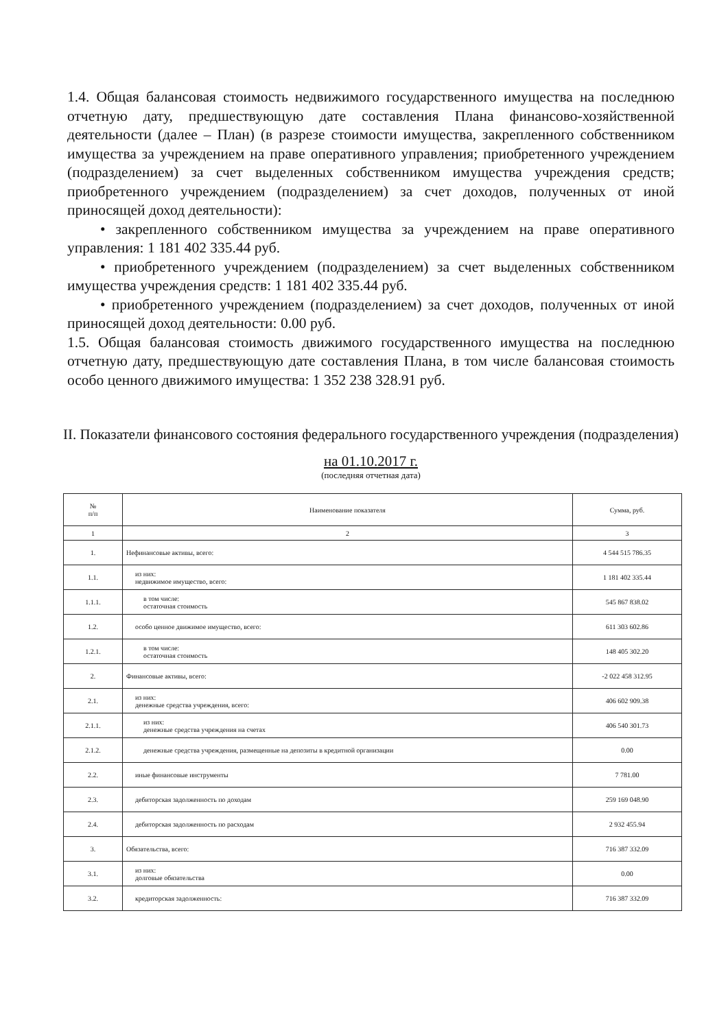1.4. Общая балансовая стоимость недвижимого государственного имущества на последнюю отчетную дату, предшествующую дате составления Плана финансово-хозяйственной деятельности (далее – План) (в разрезе стоимости имущества, закрепленного собственником имущества за учреждением на праве оперативного управления; приобретенного учреждением (подразделением) за счет выделенных собственником имущества учреждения средств; приобретенного учреждением (подразделением) за счет доходов, полученных от иной приносящей доход деятельности):
• закрепленного собственником имущества за учреждением на праве оперативного управления: 1 181 402 335.44 руб.
• приобретенного учреждением (подразделением) за счет выделенных собственником имущества учреждения средств: 1 181 402 335.44 руб.
• приобретенного учреждением (подразделением) за счет доходов, полученных от иной приносящей доход деятельности: 0.00 руб.
1.5. Общая балансовая стоимость движимого государственного имущества на последнюю отчетную дату, предшествующую дате составления Плана, в том числе балансовая стоимость особо ценного движимого имущества: 1 352 238 328.91 руб.
II. Показатели финансового состояния федерального государственного учреждения (подразделения)
на 01.10.2017 г.
(последняя отчетная дата)
| № п/п | Наименование показателя | Сумма, руб. |
| --- | --- | --- |
| 1 | 2 | 3 |
| 1. | Нефинансовые активы, всего: | 4 544 515 786.35 |
| 1.1. | из них: недвижимое имущество, всего: | 1 181 402 335.44 |
| 1.1.1. | в том числе: остаточная стоимость | 545 867 838.02 |
| 1.2. | особо ценное движимое имущество, всего: | 611 303 602.86 |
| 1.2.1. | в том числе: остаточная стоимость | 148 405 302.20 |
| 2. | Финансовые активы, всего: | -2 022 458 312.95 |
| 2.1. | из них: денежные средства учреждения, всего: | 406 602 909.38 |
| 2.1.1. | из них: денежные средства учреждения на счетах | 406 540 301.73 |
| 2.1.2. | денежные средства учреждения, размещенные на депозиты в кредитной организации | 0.00 |
| 2.2. | иные финансовые инструменты | 7 781.00 |
| 2.3. | дебиторская задолженность по доходам | 259 169 048.90 |
| 2.4. | дебиторская задолженность по расходам | 2 932 455.94 |
| 3. | Обязательства, всего: | 716 387 332.09 |
| 3.1. | из них: долговые обязательства | 0.00 |
| 3.2. | кредиторская задолженность: | 716 387 332.09 |